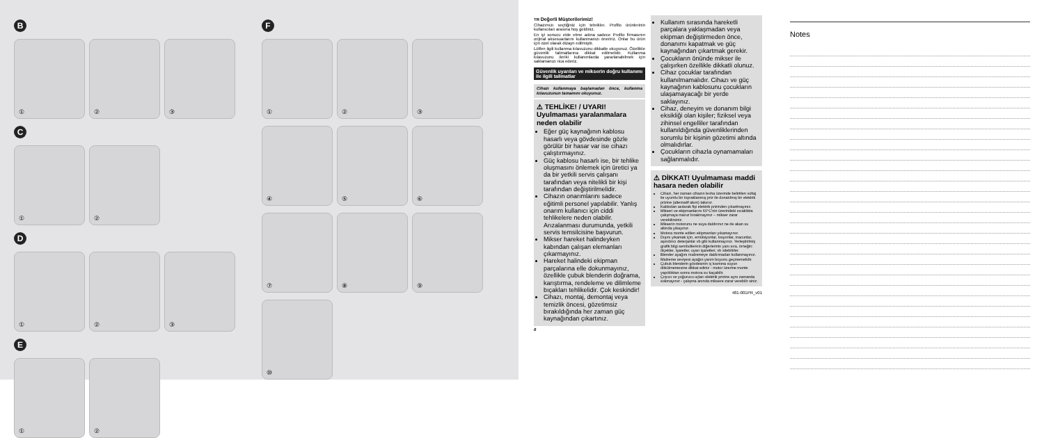B
①
②
③
C
①
②
D
①
②
③
E
①
②
F
①
②
③
④
⑤
⑥
⑦
⑧
⑨
⑩
TR Değerli Müşterilerimiz!
Cihazımızı seçtiğiniz için tebrikler. Profilo ürünlerinin kullanıcıları arasına hoş geldiniz.
En iyi sonucu elde etme adına sadece Profilo firmasının orijinal aksesuarlarını kullanmanızı öneririz. Onlar bu ürün için özel olarak dizayn edilmiştir.
Lütfen ilgili kullanma kılavuzunu dikkatle okuyunuz. Özellikle güvenlik talimatlarına dikkat edilmelidir. Kullanma kılavuzunu ileriki kullanımlarda yararlanabilmek için saklamanızı rica ederiz.
Güvenlik uyarıları ve mikserin doğru kullanımı ile ilgili talimatlar
Cihazı kullanmaya başlamadan önce, kullanma kılavuzunun tamamını okuyunuz.
⚠ TEHLİKE! / UYARI! Uyulmaması yaralanmalara neden olabilir
Eğer güç kaynağının kablosu hasarlı veya gövdesinde gözle görülür bir hasar var ise cihazı çalıştırmayınız.
Güç kablosu hasarlı ise, bir tehlike oluşmasını önlemek için üretici ya da bir yetkili servis çalışanı tarafından veya nitelikli bir kişi tarafından değiştirilmelidir.
Cihazın onarımlarını sadece eğitimli personel yapılabilir. Yanlış onarım kullanıcı için ciddi tehlikelere neden olabilir. Arızalanması durumunda, yetkili servis temsilcisine başvurun.
Mikser hareket halindeyken kabından çalışan elemanları çıkarmayınız.
Hareket halindeki ekipman parçalarına elle dokunmayınız, özellikle çubuk blenderin doğrama, karıştırma, rendeleme ve dilimleme bıçakları tehlikelidir. Çok keskindir!
Cihazı, montaj, demontaj veya temizlik öncesi, gözetimsiz bırakıldığında her zaman güç kaynağından çıkartınız.
6
Kullanım sırasında hareketli parçalara yaklaşmadan veya ekipman değiştirmeden önce, donanımı kapatmak ve güç kaynağından çıkartmak gerekir.
Çocukların önünde mikser ile çalışırken özellikle dikkatli olunuz.
Cihaz çocuklar tarafından kullanılmamalıdır. Cihazı ve güç kaynağının kablosunu çocukların ulaşamayacağı bir yerde saklayınız.
Cihaz, deneyim ve donanım bilgi eksikliği olan kişiler; fiziksel veya zihinsel engelliler tarafından kullanıldığında güvenliklerinden sorumlu bir kişinin gözetimi altında olmalıdırlar.
Çocukların cihazla oynamamaları sağlanmalıdır.
⚠ DİKKAT! Uyulmaması maddi hasara neden olabilir
Cihazı, her zaman cihazın levha üzerinde belirtilen voltaj ile uyumlu bir topraklanmış priz ile donatılmış bir elektrik prizine (alternatif akım) takınız.
Kablodan asılarak fişi elektrik prizinden çıkartmayınız.
Mikseri ve ekipmanlarını 60°C'nin üzerindeki sıcaklıkta çalışmaya maruz bırakmayınız – mikser zarar verebilirsiniz.
Mikserin motorunu ne suya daldırınız ne de akan su altında yıkayınız.
Motora monte edilen ekipmanları yıkamayınız.
Dışını yıkamak için, emülsiyonlar, losyonlar, macunlar, aşındırıcı deterjanlar vb gibi kullanmayınız. Yerleştirilmiş grafik bilgi sembollerinin diğerlerinin yanı sıra, örneğin: ölçekler, işaretler, uyarı işaretleri, vb silebilirler.
Blender ayağını malzemeye daldırmadan kullanmayınız. Malzeme seviyesi ayağın yarım boyunu geçmemelidir.
Çubuk blenderin gövdesinin iç kısmına suyun dökülmemesine dikkat ediniz - motor üzerine monte yapıldıktan sonra motora su kaçabilir.
Çırpıcı ve yoğurucu uçları elektrik prizine aynı zamanda sokmayınız - çalışma anında miksere zarar verebilir siniz.
481-001PR_v01
Notes